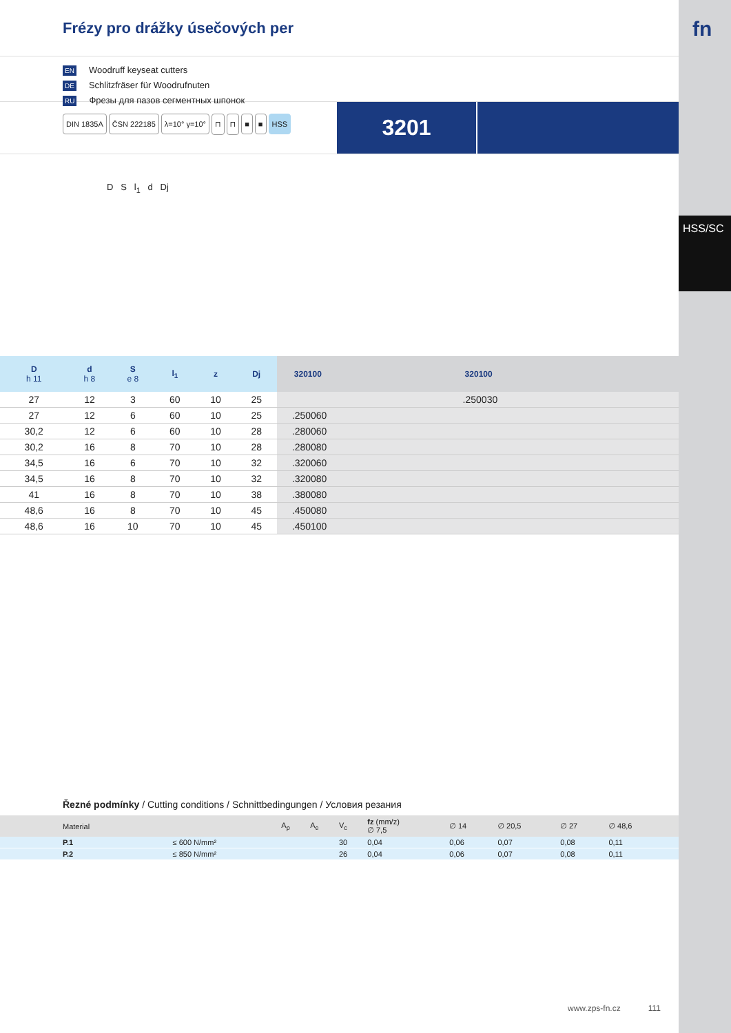HSS/SC
fn
Frézy pro drážky úsečových per
EN Woodruff keyseat cutters
DE Schlitzfräser für Woodrufnuten
RU Фрезы для пазов сегментных шпонок
DIN 1835A ČSN 222185 λ=10° γ=10° ⊓ ⊓ ■ ■ HSS
3201
D S l<sub>1</sub> d Dj
| D h 11 | d h 8 | S e 8 | l<sub>1</sub> | z | Dj | 320100 | 320100 | |
| --- | --- | --- | --- | --- | --- | --- | --- | --- |
| 27 | 12 | 3 | 60 | 10 | 25 | | .250030 | |
| 27 | 12 | 6 | 60 | 10 | 25 | .250060 | | |
| 30,2 | 12 | 6 | 60 | 10 | 28 | .280060 | | |
| 30,2 | 16 | 8 | 70 | 10 | 28 | .280080 | | |
| 34,5 | 16 | 6 | 70 | 10 | 32 | .320060 | | |
| 34,5 | 16 | 8 | 70 | 10 | 32 | .320080 | | |
| 41 | 16 | 8 | 70 | 10 | 38 | .380080 | | |
| 48,6 | 16 | 8 | 70 | 10 | 45 | .450080 | | |
| 48,6 | 16 | 10 | 70 | 10 | 45 | .450100 | | |
Řezné podmínky / Cutting conditions / Schnittbedingungen / Условия резания
| Material | | A<sub>p</sub> | A<sub>e</sub> | V<sub>c</sub> | fz (mm/z) ∅ 7,5 | ∅ 14 | ∅ 20,5 | ∅ 27 | ∅ 48,6 | |
| --- | --- | --- | --- | --- | --- | --- | --- | --- | --- | --- |
| P.1 | ≤ 600 N/mm² | | | 30 | 0,04 | 0,06 | 0,07 | 0,08 | 0,11 | |
| P.2 | ≤ 850 N/mm² | | | 26 | 0,04 | 0,06 | 0,07 | 0,08 | 0,11 | |
www.zps-fn.cz 111